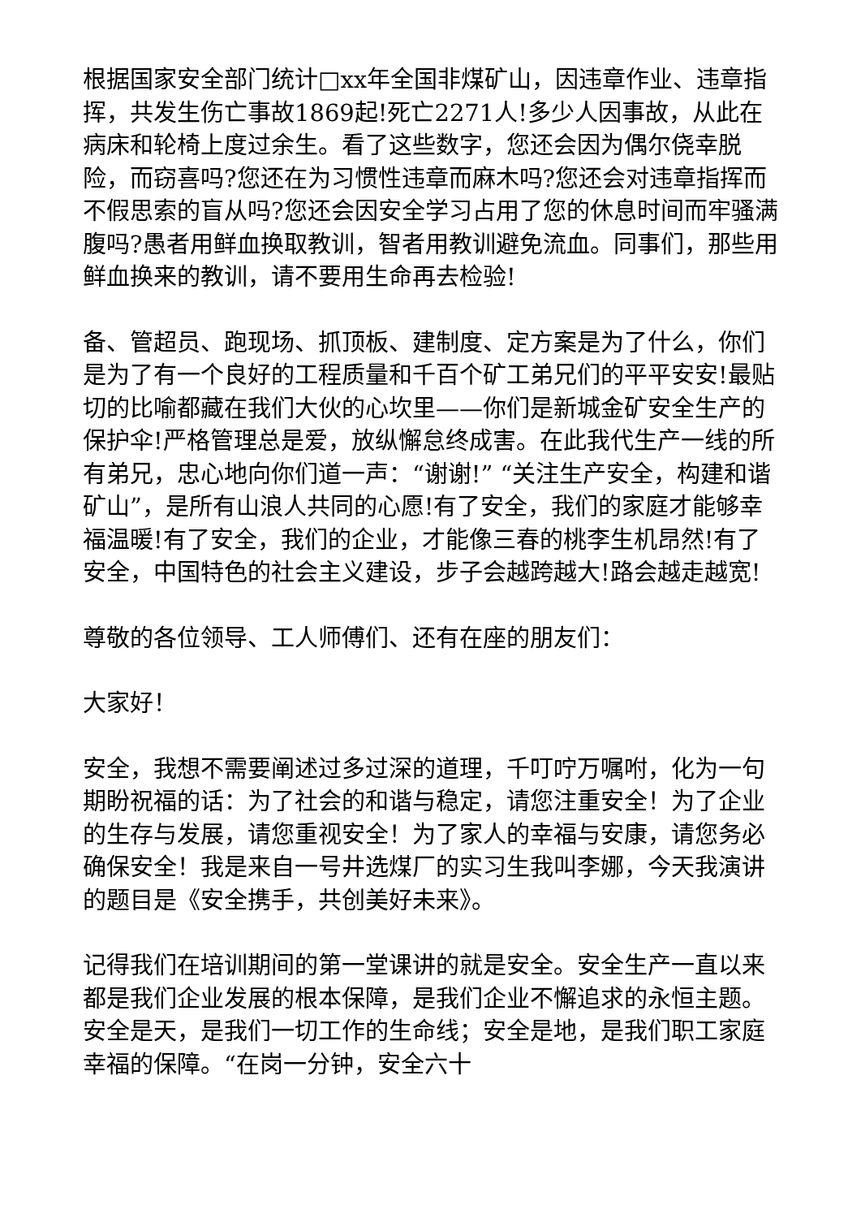根据国家安全部门统计□xx年全国非煤矿山，因违章作业、违章指挥，共发生伤亡事故1869起!死亡2271人!多少人因事故，从此在病床和轮椅上度过余生。看了这些数字，您还会因为偶尔侥幸脱险，而窃喜吗?您还在为习惯性违章而麻木吗?您还会对违章指挥而不假思索的盲从吗?您还会因安全学习占用了您的休息时间而牢骚满腹吗?愚者用鲜血换取教训，智者用教训避免流血。同事们，那些用鲜血换来的教训，请不要用生命再去检验!
备、管超员、跑现场、抓顶板、建制度、定方案是为了什么，你们是为了有一个良好的工程质量和千百个矿工弟兄们的平平安安!最贴切的比喻都藏在我们大伙的心坎里——你们是新城金矿安全生产的保护伞!严格管理总是爱，放纵懈怠终成害。在此我代生产一线的所有弟兄，忠心地向你们道一声：“谢谢!” “关注生产安全，构建和谐矿山”，是所有山浪人共同的心愿!有了安全，我们的家庭才能够幸福温暖!有了安全，我们的企业，才能像三春的桃李生机昂然!有了安全，中国特色的社会主义建设，步子会越跨越大!路会越走越宽!
尊敬的各位领导、工人师傅们、还有在座的朋友们：
大家好！
安全，我想不需要阐述过多过深的道理，千叮咛万嘱咐，化为一句期盼祝福的话：为了社会的和谐与稳定，请您注重安全！为了企业的生存与发展，请您重视安全！为了家人的幸福与安康，请您务必确保安全！我是来自一号井选煤厂的实习生我叫李娜，今天我演讲的题目是《安全携手，共创美好未来》。
记得我们在培训期间的第一堂课讲的就是安全。安全生产一直以来都是我们企业发展的根本保障，是我们企业不懈追求的永恒主题。安全是天，是我们一切工作的生命线；安全是地，是我们职工家庭幸福的保障。“在岗一分钟，安全六十